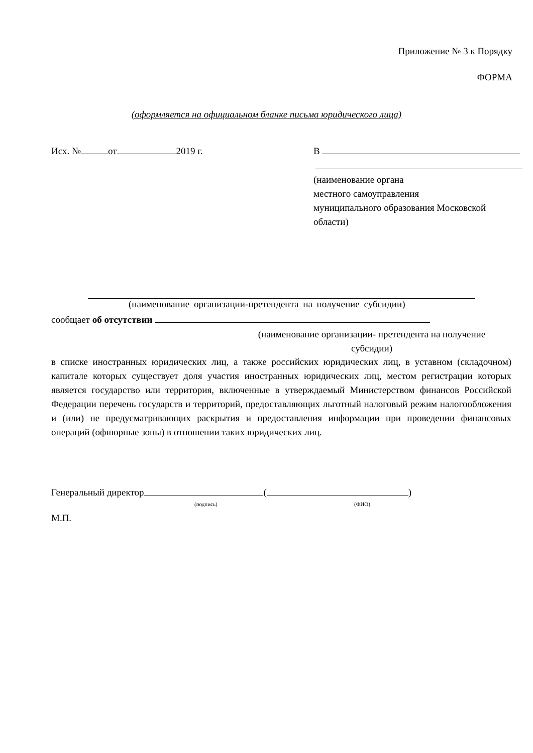Приложение № 3 к Порядку
ФОРМА
(оформляется на официальном бланке письма юридического лица)
Исх. № от 2019 г. В
(наименование органа
местного самоуправления
муниципального образования Московской
области)
(наименование организации-претендента на получение субсидии)
сообщает об отсутствии
(наименование организации- претендента на получение
субсидии)
в списке иностранных юридических лиц, а также российских юридических лиц, в уставном (складочном) капитале которых существует доля участия иностранных юридических лиц, местом регистрации которых является государство или территория, включенные в утверждаемый Министерством финансов Российской Федерации перечень государств и территорий, предоставляющих льготный налоговый режим налогообложения и (или) не предусматривающих раскрытия и предоставления информации при проведении финансовых операций (офшорные зоны) в отношении таких юридических лиц.
Генеральный директор ( )
(подпись) (ФИО)
М.П.